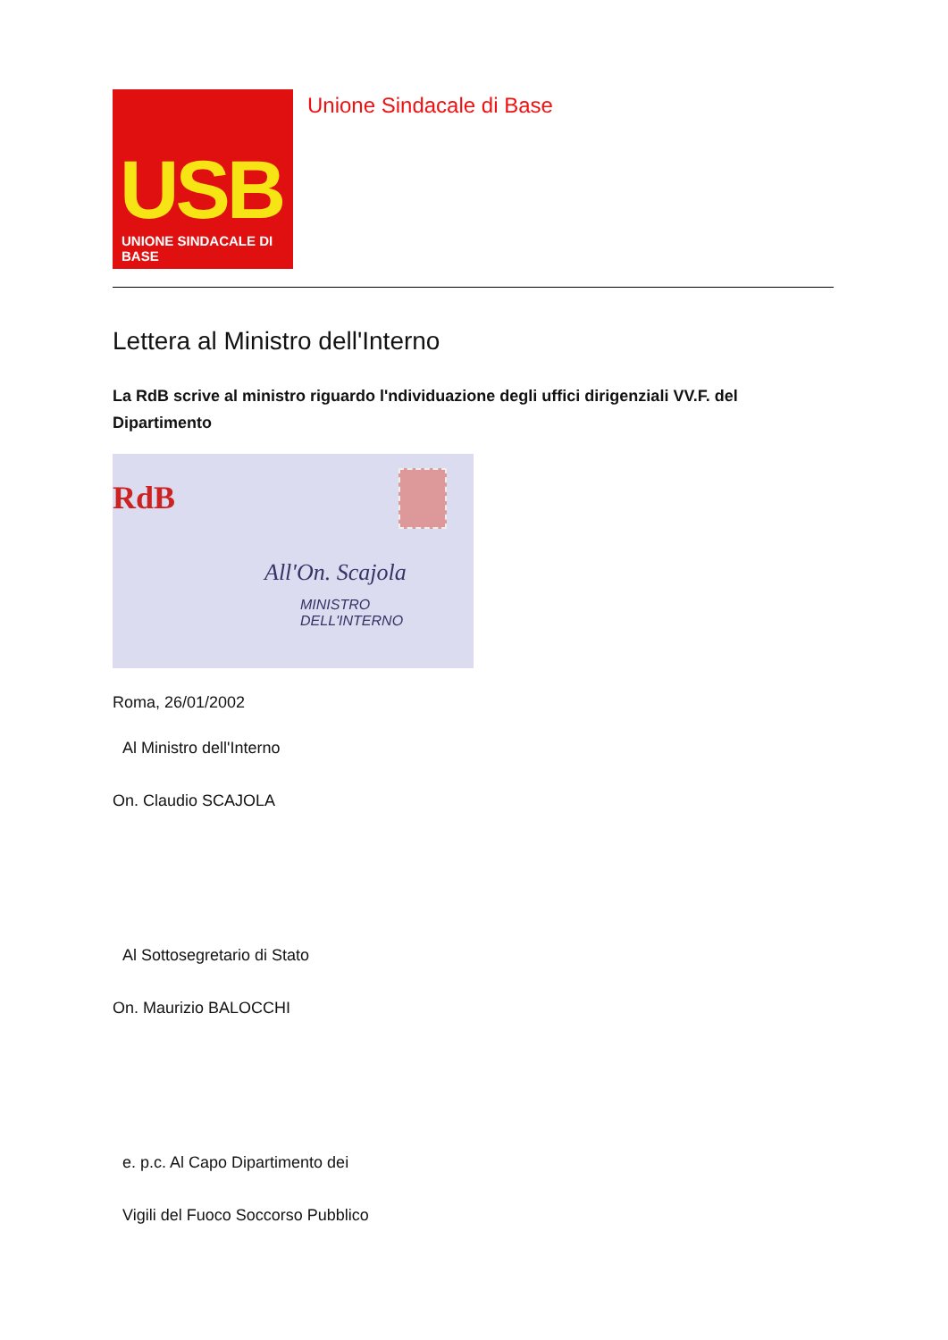USB
UNIONE SINDACALE DI BASE
Unione Sindacale di Base
Lettera al Ministro dell'Interno
La RdB scrive al ministro riguardo l'ndividuazione degli uffici dirigenziali VV.F. del Dipartimento
RdB
All'On. Scajola
MINISTRO DELL'INTERNO
Roma, 26/01/2002
Al Ministro dell'Interno
On. Claudio SCAJOLA
Al Sottosegretario di Stato
On. Maurizio BALOCCHI
e. p.c. Al Capo Dipartimento dei
Vigili del Fuoco Soccorso Pubblico